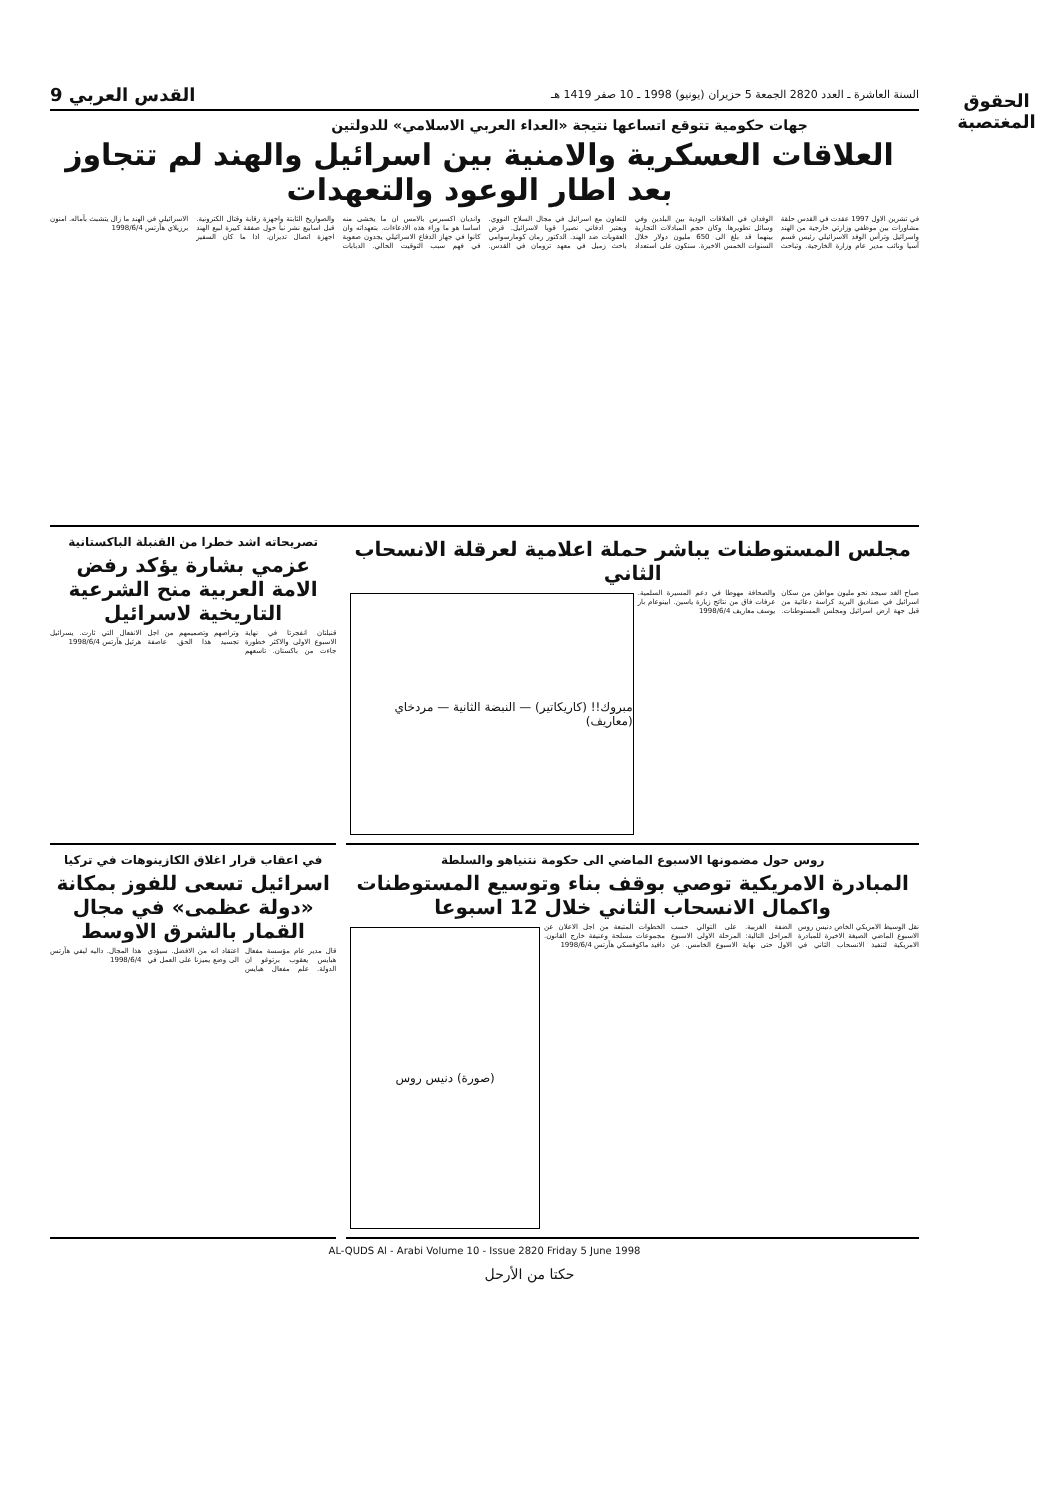السنة العاشرة ـ العدد 2820 الجمعة 5 حزيران (يونيو) 1998 ـ 10 صفر 1419 هـ القدس العربي 9
الحقوق المغتصبة
جهات حكومية تتوقع اتساعها نتيجة «العداء العربي الاسلامي» للدولتين
العلاقات العسكرية والامنية بين اسرائيل والهند لم تتجاوز بعد اطار الوعود والتعهدات
في تشرين الاول 1997 عقدت في القدس حلقة مشاورات بين موظفي وزارتي خارجية من الهند واسرائيل وترأس الوفد الاسرائيلي رئيس قسم آسيا ونائب مدير عام وزارة الخارجية. وتباحث الوفدان في العلاقات الودية بين البلدين وفي وسائل تطويرها. وكان حجم المبادلات التجارية بينهما قد بلغ الى 650 مليون دولار خلال السنوات الخمس الاخيرة. سنكون على استعداد للتعاون مع اسرائيل في مجال السلاح النووي. ويعتبر ادفاني نصيرا قويا لاسرائيل. قرض العقوبات ضد الهند. الدكتور رمان كومارسوامي باحث زميل في معهد ترومان في القدس. واندیان اكسبرس بالامس ان ما يخشى منه اساسا هو ما وراء هذه الادعاءات. بتعهداته وان كانوا في جهاز الدفاع الاسرائيلي يجدون صعوبة في فهم سبب التوقيت الحالي. الدبابات والصواريخ الثابتة واجهزة رقابة وقتال الكترونية. قبل اسابيع نشر نبأ حول صفقة كبيرة لبيع الهند اجهزة اتصال تديران. اذا ما كان السفير الاسرائيلي في الهند ما زال يتشبث بآماله. امنون برزيلاي هآرتس 1998/6/4
مجلس المستوطنات يباشر حملة اعلامية لعرقلة الانسحاب الثاني
صباح الغد سيجد نحو مليون مواطن من سكان اسرائيل في صناديق البريد كراسة دعائية من قبل جهة ارض اسرائيل ومجلس المستوطنات. والصحافة مهوطا في دعم المسيرة السلمية. عرفات فاق من نتائج زيارة ياسين. ابينوعام بار يوسف معاريف 1998/6/4
مبروك!! (كاريكاتير) — النبضة الثانية — مردخاي (معاريف)
تصريحاته اشد خطرا من القنبلة الباكستانية
عزمي بشارة يؤكد رفض الامة العربية منح الشرعية التاريخية لاسرائيل
قنبلتان انفجرتا في نهاية الاسبوع الاولى والاكثر خطورة جاءت من باكستان. تاسعهم وتراصهم وتصميمهم من اجل تجسيد هذا الحق. عاصفة الانفعال التي ثارت. يسرائيل هرئيل هآرتس 1998/6/4
روس حول مضمونها الاسبوع الماضي الى حكومة نتنياهو والسلطة
المبادرة الامريكية توصي بوقف بناء وتوسيع المستوطنات واكمال الانسحاب الثاني خلال 12 اسبوعا
نقل الوسيط الامريكي الخاص دنيس روس الاسبوع الماضي الصيغة الاخيرة للمبادرة الامريكية لتنفيذ الانسحاب الثاني في الضفة الغربية. على التوالي حسب المراحل التالية: المرحلة الاولى الاسبوع الاول حتى نهاية الاسبوع الخامس. عن الخطوات المتبعة من اجل الاعلان عن مجموعات مسلحة وعنيفة خارج القانون. دافيد ماكوفسكي هآرتس 1998/6/4
(صورة) دنيس روس
في اعقاب قرار اغلاق الكازينوهات في تركيا
اسرائيل تسعى للفوز بمكانة «دولة عظمى» في مجال القمار بالشرق الاوسط
قال مدير عام مؤسسة مفعال هبايس يعقوب برتوغو ان الدولة. علم مفعال هبايس اعتقاد انه من الافضل. سيؤدي الى وضع يميزنا على العمل في هذا المجال. داليه ليفي هآرتس 1998/6/4
AL-QUDS Al - Arabi Volume 10 - Issue 2820 Friday 5 June 1998
حكتا من الأرحل